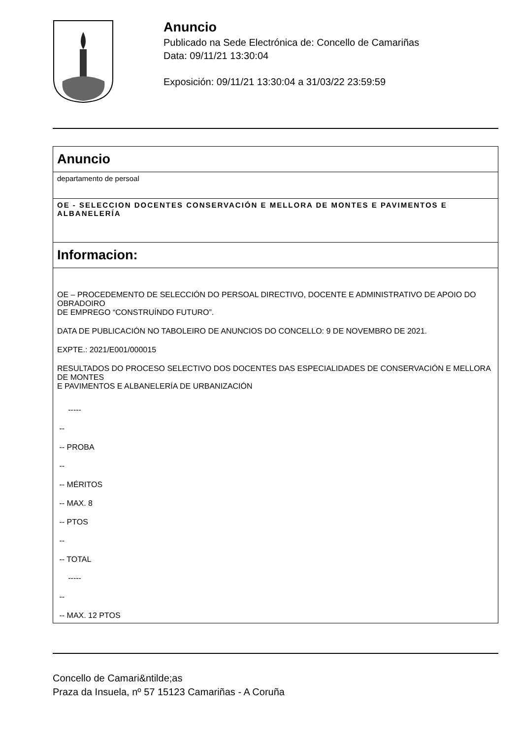Anuncio
Publicado na Sede Electrónica de: Concello de Camariñas
Data: 09/11/21 13:30:04
Exposición: 09/11/21 13:30:04 a 31/03/22 23:59:59
Anuncio
departamento de persoal
OE - SELECCION DOCENTES CONSERVACIÓN E MELLORA DE MONTES E PAVIMENTOS E ALBANELERÍA
Informacion:
OE – PROCEDEMENTO DE SELECCIÓN DO PERSOAL DIRECTIVO, DOCENTE E ADMINISTRATIVO DE APOIO DO OBRADOIRO
DE EMPREGO “CONSTRUÍNDO FUTURO”.
DATA DE PUBLICACIÓN NO TABOLEIRO DE ANUNCIOS DO CONCELLO: 9 DE NOVEMBRO DE 2021.
EXPTE.: 2021/E001/000015
RESULTADOS DO PROCESO SELECTIVO DOS DOCENTES DAS ESPECIALIDADES DE CONSERVACIÓN E MELLORA DE MONTES
E PAVIMENTOS E ALBANELERÍA DE URBANIZACIÓN
-----
--
-- PROBA
--
-- MÉRITOS
-- MAX. 8
-- PTOS
--
-- TOTAL
-----
--
-- MAX. 12 PTOS
Concello de Camari&ntilde;as
Praza da Insuela, nº 57 15123 Camariñas - A Coruña